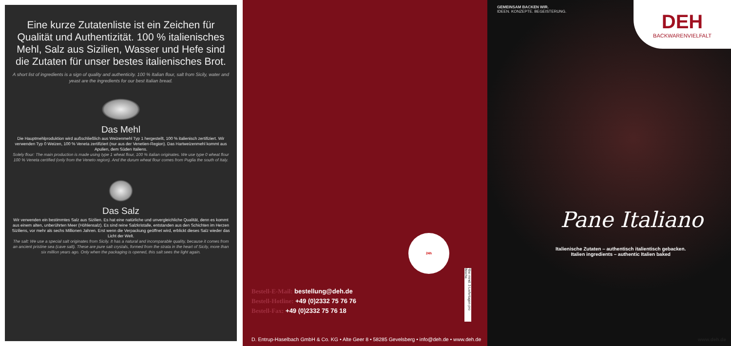Eine kurze Zutatenliste ist ein Zeichen für Qualität und Authentizität. 100 % italienisches Mehl, Salz aus Sizilien, Wasser und Hefe sind die Zutaten für unser bestes italienisches Brot.
A short list of ingredients is a sign of quality and authenticity. 100 % Italian flour, salt from Sicily, water and yeast are the ingredients for our best Italian bread.
Das Mehl
Die Hauptmehlproduktion wird außschließlich aus Weizenmehl Typ 1 hergestellt, 100 % italienisch zertifiziert. Wir verwenden Typ 0 Weizen, 100 % Veneta zertifiziert (nur aus der Venetien-Region). Das Hartweizenmehl kommt aus Apulien, dem Süden Italiens.
Solely flour: The main production is made using type 1 wheat flour, 100 % italian originates. We use type 0 wheat flour 100 % Veneta certified (only from the Veneto region). And the durum wheat flour comes from Puglia the south of Italy.
Das Salz
Wir verwenden ein bestimmtes Salz aus Sizilien. Es hat eine natürliche und unvergleichliche Qualität, denn es kommt aus einem alten, unberührten Meer (Höhlensalz). Es sind reine Salzkristalle, entstanden aus den Schichten im Herzen Siziliens, vor mehr als sechs Millionen Jahren. Erst wenn die Verpackung geöffnet wird, erblickt dieses Salz wieder das Licht der Welt.
The salt: We use a special salt originates from Sicily. It has a natural and incomparable quality, because it comes from an ancient pristine sea (cave salt). These are pure salt crystals, formed from the strata in the heart of Sicily, more than six million years ago. Only when the packaging is opened, this salt sees the light again.
24h
*Bei mind. 3 Liefertagen pro Woche.
Bestell-E-Mail: bestellung@deh.de
Bestell-Hotline: +49 (0)2332 75 76 76
Bestell-Fax: +49 (0)2332 75 76 18
D. Entrup-Haselbach GmbH & Co. KG • Alte Geer 8 • 58285 Gevelsberg • info@deh.de • www.deh.de
GEMEINSAM BACKEN WIR.
IDEEN. KONZEPTE. BEGEISTERUNG.
DEH
BACKWARENVIELFALT
Pane Italiano
Italienische Zutaten – authentisch italientisch gebacken.
Italien ingredients – authentic Italien baked
www.deh.de